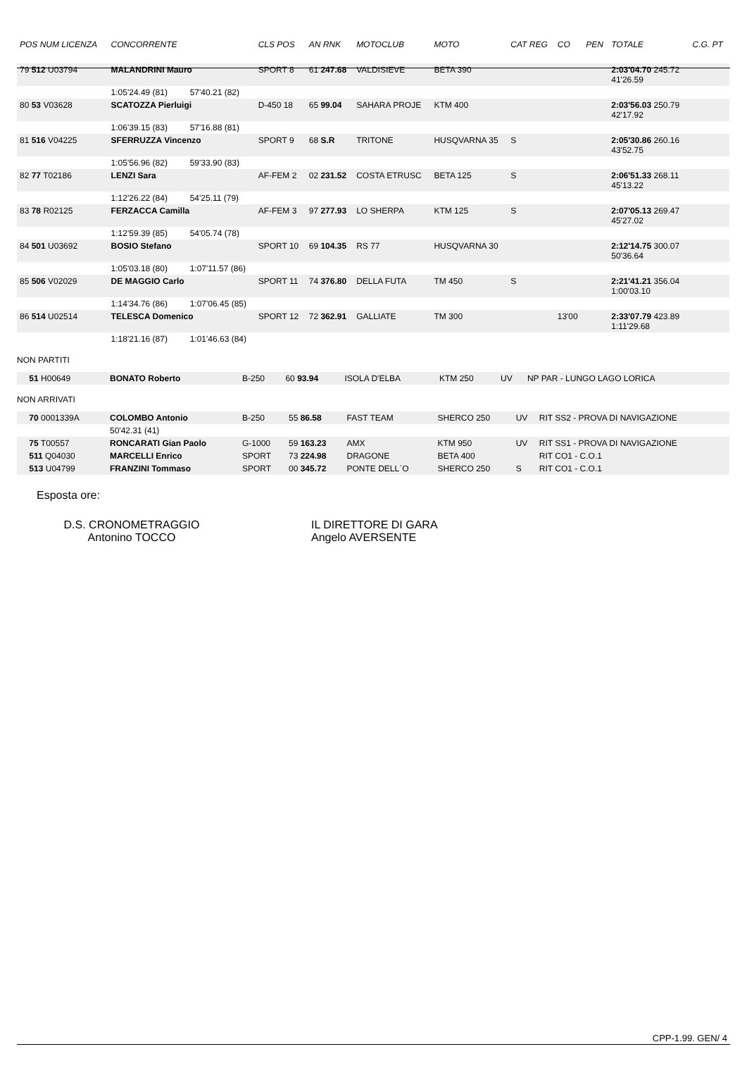| POS NUM LICENZA | CONCORRENTE | | CLS POS | AN RNK | MOTOCLUB | MOTO | CAT REG | CO | PEN | TOTALE | C.G. PT |
| --- | --- | --- | --- | --- | --- | --- | --- | --- | --- | --- | --- |
| 79 512 U03794 | MALANDRINI Mauro | | SPORT 8 | 61 247.68 | VALDISIEVE | BETA 390 | | | | 2:03'04.70 245.72 41'26.59 | |
| | 1:05'24.49 (81) | 57'40.21 (82) | | | | | | | | | |
| 80 53 V03628 | SCATOZZA Pierluigi | | D-450 18 | 65 99.04 | SAHARA PROJE | KTM 400 | | | | 2:03'56.03 250.79 42'17.92 | |
| | 1:06'39.15 (83) | 57'16.88 (81) | | | | | | | | | |
| 81 516 V04225 | SFERRUZZA Vincenzo | | SPORT 9 | 68 S.R | TRITONE | HUSQVARNA 35 | S | | | 2:05'30.86 260.16 43'52.75 | |
| | 1:05'56.96 (82) | 59'33.90 (83) | | | | | | | | | |
| 82 77 T02186 | LENZI Sara | | AF-FEM 2 | 02 231.52 | COSTA ETRUSC | BETA 125 | S | | | 2:06'51.33 268.11 45'13.22 | |
| | 1:12'26.22 (84) | 54'25.11 (79) | | | | | | | | | |
| 83 78 R02125 | FERZACCA Camilla | | AF-FEM 3 | 97 277.93 | LO SHERPA | KTM 125 | S | | | 2:07'05.13 269.47 45'27.02 | |
| | 1:12'59.39 (85) | 54'05.74 (78) | | | | | | | | | |
| 84 501 U03692 | BOSIO Stefano | | SPORT 10 | 69 104.35 | RS 77 | HUSQVARNA 30 | | | | 2:12'14.75 300.07 50'36.64 | |
| | 1:05'03.18 (80) | 1:07'11.57 (86) | | | | | | | | | |
| 85 506 V02029 | DE MAGGIO Carlo | | SPORT 11 | 74 376.80 | DELLA FUTA | TM 450 | S | | | 2:21'41.21 356.04 1:00'03.10 | |
| | 1:14'34.76 (86) | 1:07'06.45 (85) | | | | | | | | | |
| 86 514 U02514 | TELESCA Domenico | | SPORT 12 | 72 362.91 | GALLIATE | TM 300 | | 13'00 | | 2:33'07.79 423.89 1:11'29.68 | |
| | 1:18'21.16 (87) | 1:01'46.63 (84) | | | | | | | | | |
NON PARTITI
| 51 H00649 | BONATO Roberto | B-250 | 60 93.94 | ISOLA D'ELBA | KTM 250 | UV | NP PAR - LUNGO LAGO LORICA |
NON ARRIVATI
| 70 0001339A | COLOMBO Antonio | B-250 | 55 86.58 | FAST TEAM | SHERCO 250 | UV | RIT SS2 - PROVA DI NAVIGAZIONE |
| | 50'42.31 (41) | | | | | | |
| 75 T00557 | RONCARATI Gian Paolo | G-1000 | 59 163.23 | AMX | KTM 950 | UV | RIT SS1 - PROVA DI NAVIGAZIONE |
| 511 Q04030 | MARCELLI Enrico | SPORT | 73 224.98 | DRAGONE | BETA 400 | | RIT CO1 - C.O.1 |
| 513 U04799 | FRANZINI Tommaso | SPORT | 00 345.72 | PONTE DELL`O | SHERCO 250 | S | RIT CO1 - C.O.1 |
Esposta ore:
D.S. CRONOMETRAGGIO
Antonino TOCCO
IL DIRETTORE DI GARA
Angelo AVERSENTE
CPP-1.99. GEN/ 4